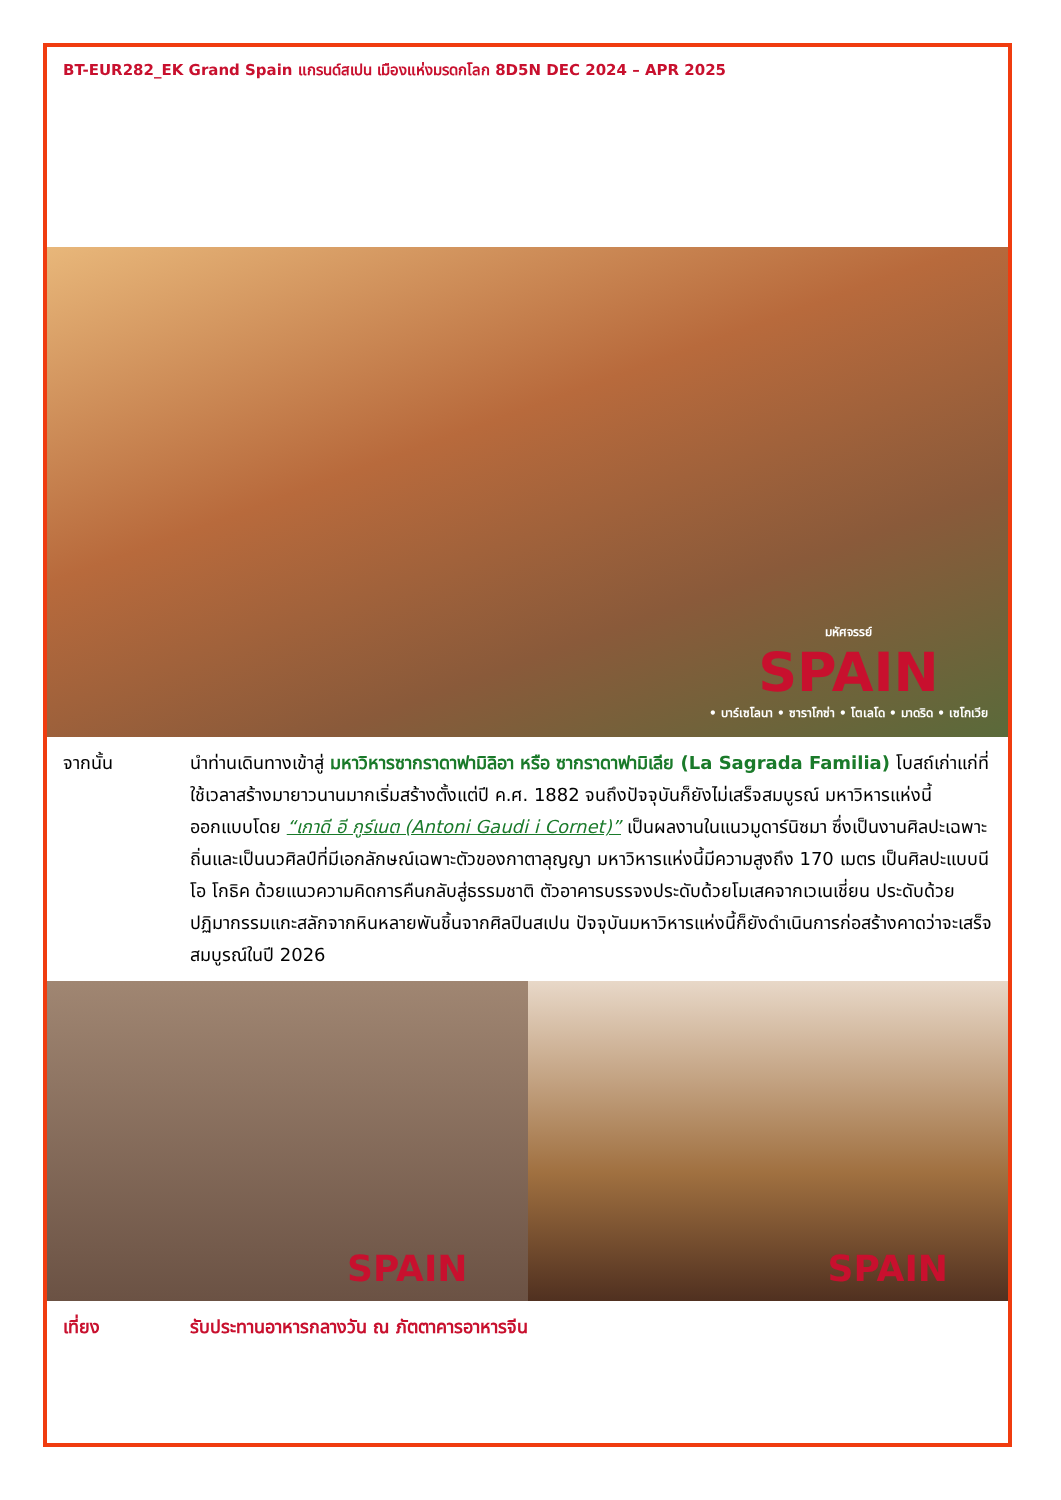BT-EUR282_EK Grand Spain แกรนด์สเปน เมืองแห่งมรดกโลก 8D5N DEC 2024 – APR 2025
มหัศจรรย์
SPAIN
• บาร์เซโลนา • ซาราโกซ่า • โตเลโด • มาดริด • เซโกเวีย
จากนั้น นำท่านเดินทางเข้าสู่ มหาวิหารซากราดาฟามิลิอา หรือ ซากราดาฟามิเลีย (La Sagrada Familia) โบสถ์เก่าแก่ที่ใช้เวลาสร้างมายาวนานมากเริ่มสร้างตั้งแต่ปี ค.ศ. 1882 จนถึงปัจจุบันก็ยังไม่เสร็จสมบูรณ์ มหาวิหารแห่งนี้ออกแบบโดย “เกาดี อี กูร์เนต (Antoni Gaudi i Cornet)” เป็นผลงานในแนวมูดาร์นิซมา ซึ่งเป็นงานศิลปะเฉพาะถิ่นและเป็นนวศิลป์ที่มีเอกลักษณ์เฉพาะตัวของกาตาลุญญา มหาวิหารแห่งนี้มีความสูงถึง 170 เมตร เป็นศิลปะแบบนีโอ โกธิค ด้วยแนวความคิดการคืนกลับสู่ธรรมชาติ ตัวอาคารบรรจงประดับด้วยโมเสคจากเวเนเชี่ยน ประดับด้วยปฏิมากรรมแกะสลักจากหินหลายพันชิ้นจากศิลปินสเปน ปัจจุบันมหาวิหารแห่งนี้ก็ยังดำเนินการก่อสร้างคาดว่าจะเสร็จสมบูรณ์ในปี 2026
SPAIN
SPAIN
เที่ยง รับประทานอาหารกลางวัน ณ ภัตตาคารอาหารจีน